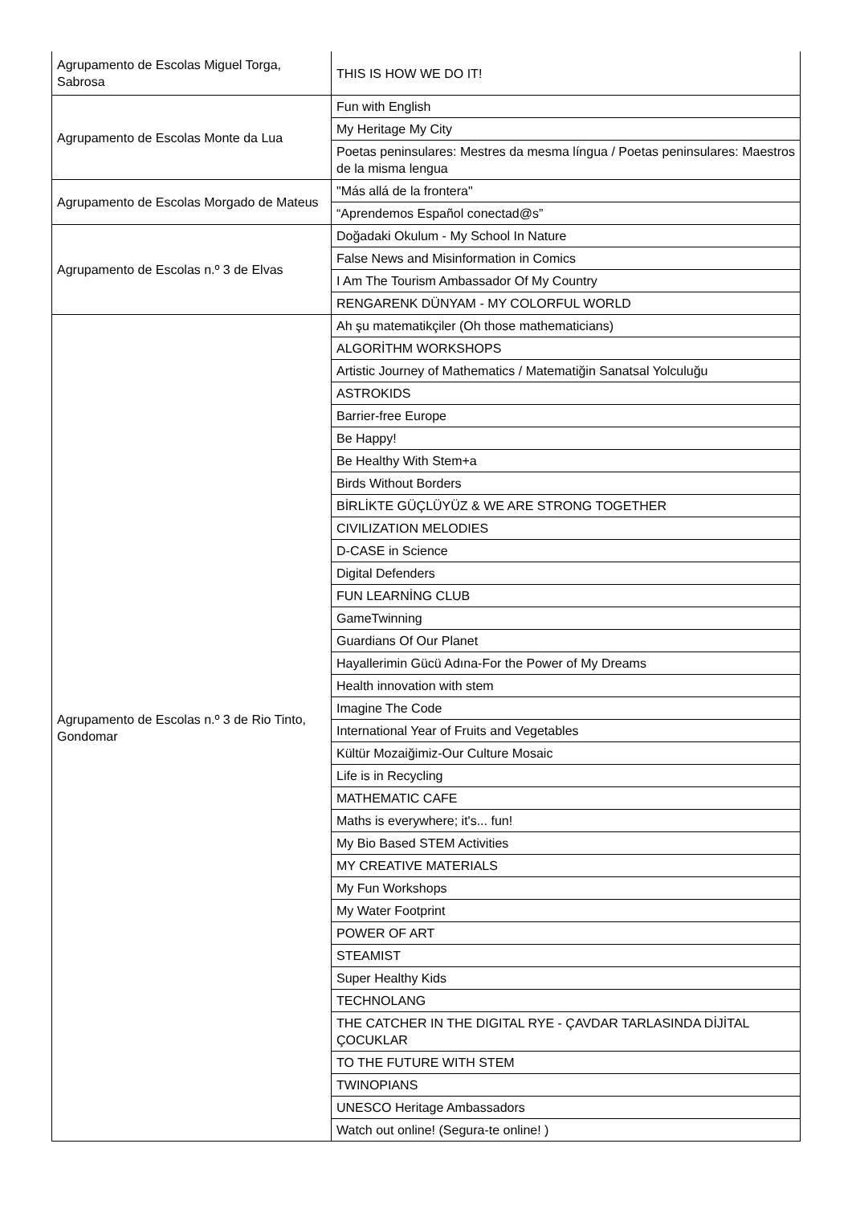| Agrupamento de Escolas Miguel Torga, Sabrosa | THIS IS HOW WE DO IT! |
| Agrupamento de Escolas Monte da Lua | Fun with English |
| | My Heritage My City |
| | Poetas peninsulares: Mestres da mesma língua / Poetas peninsulares: Maestros de la misma lengua |
| Agrupamento de Escolas Morgado de Mateus | "Más allá de la frontera" |
| | “Aprendemos Español conectad@s” |
| Agrupamento de Escolas n.º 3 de Elvas | Doğadaki Okulum - My School In Nature |
| | False News and Misinformation in Comics |
| | I Am The Tourism Ambassador Of My Country |
| | RENGARENK DÜNYAM - MY COLORFUL WORLD |
| Agrupamento de Escolas n.º 3 de Rio Tinto, Gondomar | Ah şu matematikçiler (Oh those mathematicians) |
| | ALGORİTHM WORKSHOPS |
| | Artistic Journey of Mathematics / Matematiğin Sanatsal Yolculuğu |
| | ASTROKIDS |
| | Barrier-free Europe |
| | Be Happy! |
| | Be Healthy With Stem+a |
| | Birds Without Borders |
| | BİRLİKTE GÜÇLÜYÜZ & WE ARE STRONG TOGETHER |
| | CIVILIZATION MELODIES |
| | D-CASE in Science |
| | Digital Defenders |
| | FUN LEARNİNG CLUB |
| | GameTwinning |
| | Guardians Of Our Planet |
| | Hayallerimin Gücü Adına-For the Power of My Dreams |
| | Health innovation with stem |
| | Imagine The Code |
| | International Year of Fruits and Vegetables |
| | Kültür Mozaiğimiz-Our Culture Mosaic |
| | Life is in Recycling |
| | MATHEMATIC CAFE |
| | Maths is everywhere; it's... fun! |
| | My Bio Based STEM Activities |
| | MY CREATIVE MATERIALS |
| | My Fun Workshops |
| | My Water Footprint |
| | POWER OF ART |
| | STEAMIST |
| | Super Healthy Kids |
| | TECHNOLANG |
| | THE CATCHER IN THE DIGITAL RYE - ÇAVDAR TARLASINDA DİJİTAL ÇOCUKLAR |
| | TO THE FUTURE WITH STEM |
| | TWINOPIANS |
| | UNESCO Heritage Ambassadors |
| | Watch out online! (Segura-te online! ) |